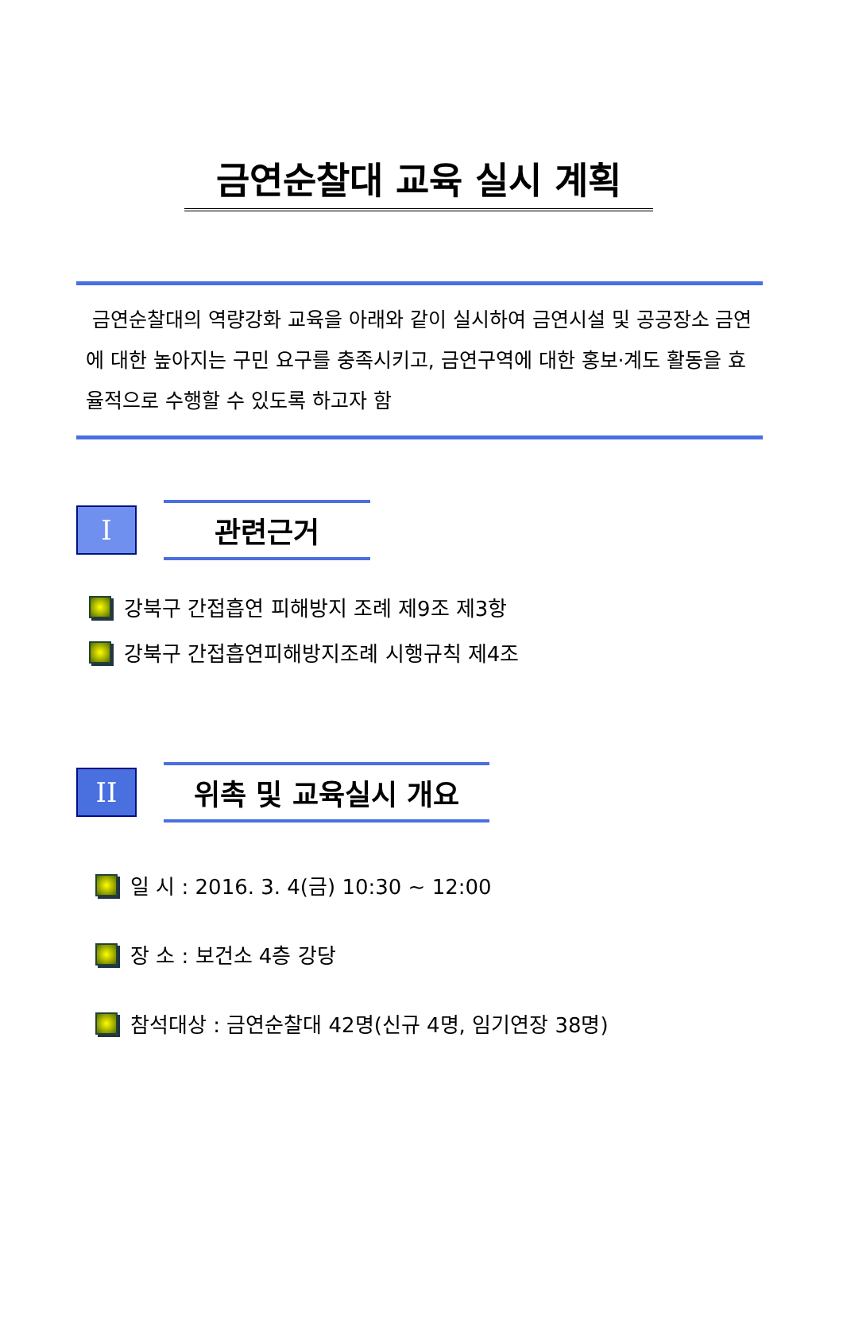금연순찰대 교육 실시 계획
금연순찰대의 역량강화 교육을 아래와 같이 실시하여 금연시설 및 공공장소 금연에 대한 높아지는 구민 요구를 충족시키고, 금연구역에 대한 홍보·계도 활동을 효율적으로 수행할 수 있도록 하고자 함
I
관련근거
강북구 간접흡연 피해방지 조례 제9조 제3항
강북구 간접흡연피해방지조례 시행규칙 제4조
II
위촉 및 교육실시 개요
일 시 : 2016. 3. 4(금) 10:30 ~ 12:00
장 소 : 보건소 4층 강당
참석대상 : 금연순찰대 42명(신규 4명, 임기연장 38명)